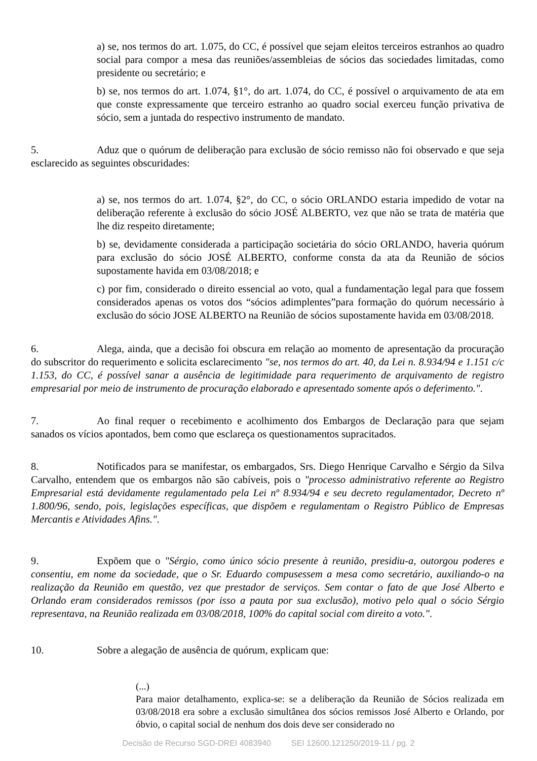a) se, nos termos do art. 1.075, do CC, é possível que sejam eleitos terceiros estranhos ao quadro social para compor a mesa das reuniões/assembleias de sócios das sociedades limitadas, como presidente ou secretário; e
b) se, nos termos do art. 1.074, §1°, do art. 1.074, do CC, é possível o arquivamento de ata em que conste expressamente que terceiro estranho ao quadro social exerceu função privativa de sócio, sem a juntada do respectivo instrumento de mandato.
5. Aduz que o quórum de deliberação para exclusão de sócio remisso não foi observado e que seja esclarecido as seguintes obscuridades:
a) se, nos termos do art. 1.074, §2°, do CC, o sócio ORLANDO estaria impedido de votar na deliberação referente à exclusão do sócio JOSÉ ALBERTO, vez que não se trata de matéria que lhe diz respeito diretamente;
b) se, devidamente considerada a participação societária do sócio ORLANDO, haveria quórum para exclusão do sócio JOSÉ ALBERTO, conforme consta da ata da Reunião de sócios supostamente havida em 03/08/2018; e
c) por fim, considerado o direito essencial ao voto, qual a fundamentação legal para que fossem considerados apenas os votos dos “sócios adimplentes”para formação do quórum necessário à exclusão do sócio JOSE ALBERTO na Reunião de sócios supostamente havida em 03/08/2018.
6. Alega, ainda, que a decisão foi obscura em relação ao momento de apresentação da procuração do subscritor do requerimento e solicita esclarecimento "se, nos termos do art. 40, da Lei n. 8.934/94 e 1.151 c/c 1.153, do CC, é possível sanar a ausência de legitimidade para requerimento de arquivamento de registro empresarial por meio de instrumento de procuração elaborado e apresentado somente após o deferimento.".
7. Ao final requer o recebimento e acolhimento dos Embargos de Declaração para que sejam sanados os vícios apontados, bem como que esclareça os questionamentos supracitados.
8. Notificados para se manifestar, os embargados, Srs. Diego Henrique Carvalho e Sérgio da Silva Carvalho, entendem que os embargos não são cabíveis, pois o "processo administrativo referente ao Registro Empresarial está devidamente regulamentado pela Lei nº 8.934/94 e seu decreto regulamentador, Decreto nº 1.800/96, sendo, pois, legislações específicas, que dispõem e regulamentam o Registro Público de Empresas Mercantis e Atividades Afins.".
9. Expõem que o "Sérgio, como único sócio presente à reunião, presidiu-a, outorgou poderes e consentiu, em nome da sociedade, que o Sr. Eduardo compusessem a mesa como secretário, auxiliando-o na realização da Reunião em questão, vez que prestador de serviços. Sem contar o fato de que José Alberto e Orlando eram considerados remissos (por isso a pauta por sua exclusão), motivo pelo qual o sócio Sérgio representava, na Reunião realizada em 03/08/2018, 100% do capital social com direito a voto.".
10. Sobre a alegação de ausência de quórum, explicam que:
(...)
Para maior detalhamento, explica-se: se a deliberação da Reunião de Sócios realizada em 03/08/2018 era sobre a exclusão simultânea dos sócios remissos José Alberto e Orlando, por óbvio, o capital social de nenhum dos dois deve ser considerado no
Decisão de Recurso SGD-DREI 4083940 SEI 12600.121250/2019-11 / pg. 2